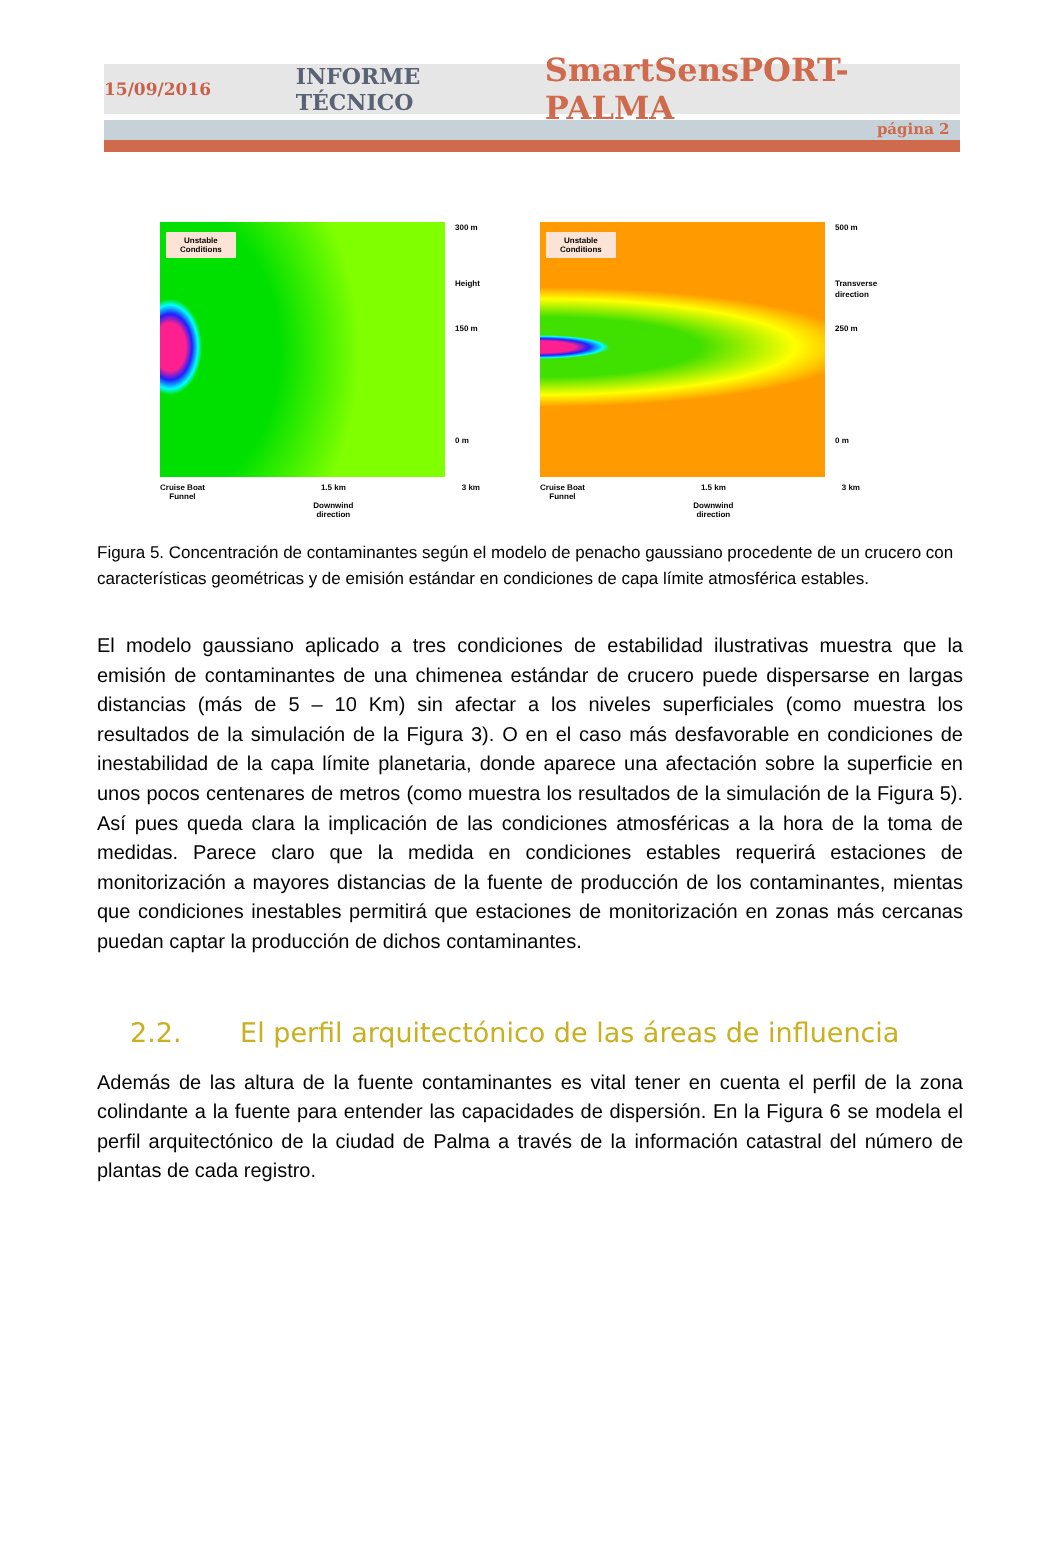15/09/2016 INFORME TÉCNICO SmartSensPORT-PALMA
página 2
Unstable
Conditions
300 m
Height
150 m
0 m
Cruise Boat
Funnel 1.5 km
Downwind
direction 3 km
Unstable
Conditions
500 m
Transverse
direction
250 m
0 m
Cruise Boat
Funnel 1.5 km
Downwind
direction 3 km
Figura 5. Concentración de contaminantes según el modelo de penacho gaussiano procedente de un crucero con características geométricas y de emisión estándar en condiciones de capa límite atmosférica estables.
El modelo gaussiano aplicado a tres condiciones de estabilidad ilustrativas muestra que la emisión de contaminantes de una chimenea estándar de crucero puede dispersarse en largas distancias (más de 5 – 10 Km) sin afectar a los niveles superficiales (como muestra los resultados de la simulación de la Figura 3). O en el caso más desfavorable en condiciones de inestabilidad de la capa límite planetaria, donde aparece una afectación sobre la superficie en unos pocos centenares de metros (como muestra los resultados de la simulación de la Figura 5). Así pues queda clara la implicación de las condiciones atmosféricas a la hora de la toma de medidas. Parece claro que la medida en condiciones estables requerirá estaciones de monitorización a mayores distancias de la fuente de producción de los contaminantes, mientas que condiciones inestables permitirá que estaciones de monitorización en zonas más cercanas puedan captar la producción de dichos contaminantes.
2.2. El perfil arquitectónico de las áreas de influencia
Además de las altura de la fuente contaminantes es vital tener en cuenta el perfil de la zona colindante a la fuente para entender las capacidades de dispersión. En la Figura 6 se modela el perfil arquitectónico de la ciudad de Palma a través de la información catastral del número de plantas de cada registro.